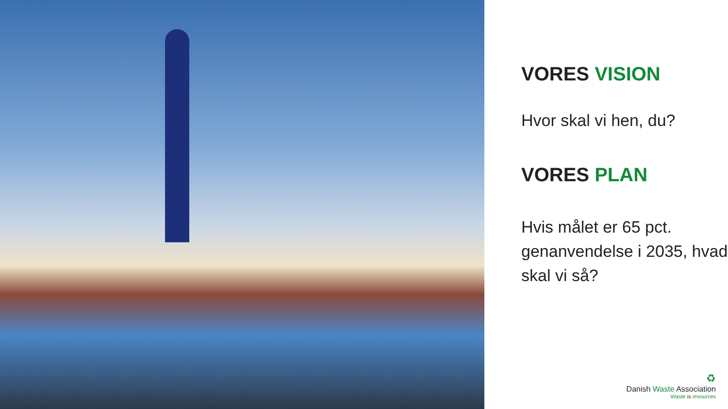VORES VISION
Hvor skal vi hen, du?
VORES PLAN
Hvis målet er 65 pct. genanvendelse i 2035, hvad skal vi så?
♻
Danish Waste Association
Waste is resources